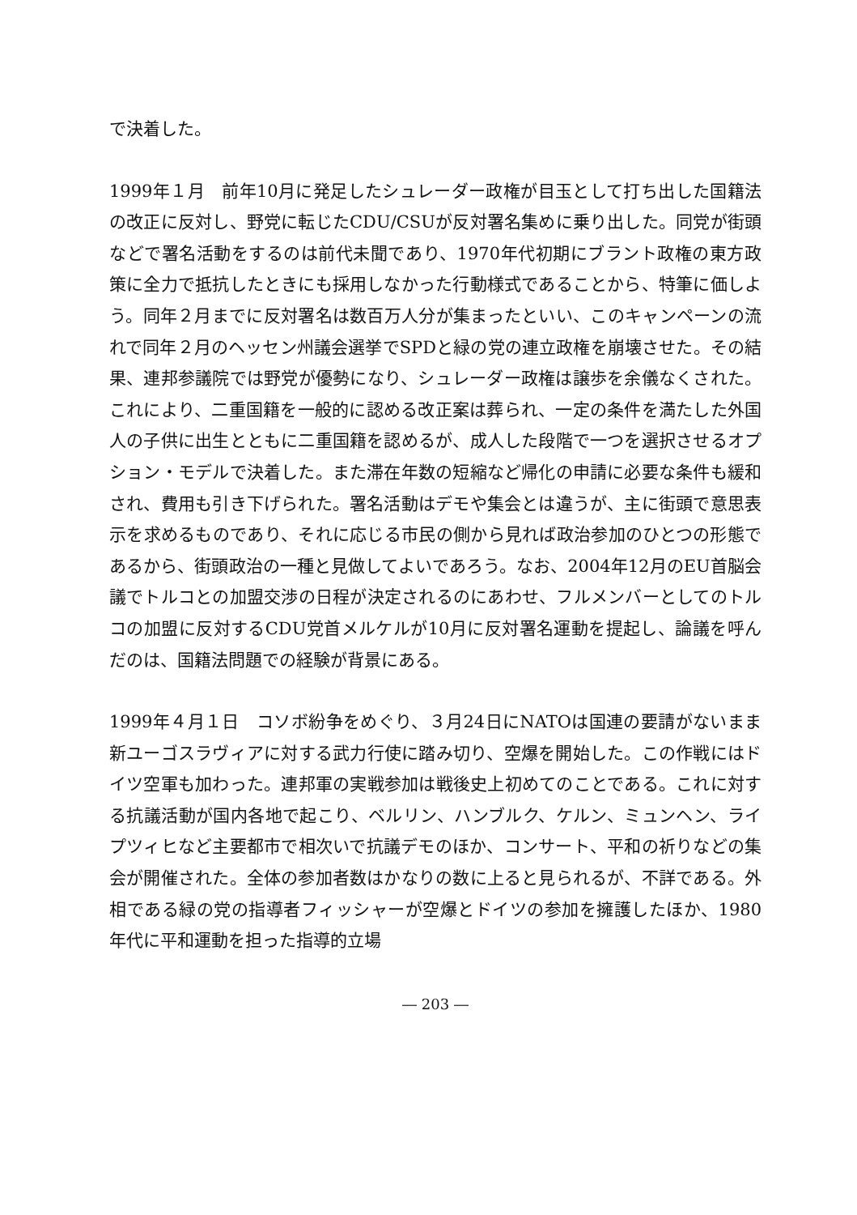で決着した。
1999年１月　前年10月に発足したシュレーダー政権が目玉として打ち出した国籍法の改正に反対し、野党に転じたCDU/CSUが反対署名集めに乗り出した。同党が街頭などで署名活動をするのは前代未聞であり、1970年代初期にブラント政権の東方政策に全力で抵抗したときにも採用しなかった行動様式であることから、特筆に価しよう。同年２月までに反対署名は数百万人分が集まったといい、このキャンペーンの流れで同年２月のヘッセン州議会選挙でSPDと緑の党の連立政権を崩壊させた。その結果、連邦参議院では野党が優勢になり、シュレーダー政権は譲歩を余儀なくされた。これにより、二重国籍を一般的に認める改正案は葬られ、一定の条件を満たした外国人の子供に出生とともに二重国籍を認めるが、成人した段階で一つを選択させるオプション・モデルで決着した。また滞在年数の短縮など帰化の申請に必要な条件も緩和され、費用も引き下げられた。署名活動はデモや集会とは違うが、主に街頭で意思表示を求めるものであり、それに応じる市民の側から見れば政治参加のひとつの形態であるから、街頭政治の一種と見做してよいであろう。なお、2004年12月のEU首脳会議でトルコとの加盟交渉の日程が決定されるのにあわせ、フルメンバーとしてのトルコの加盟に反対するCDU党首メルケルが10月に反対署名運動を提起し、論議を呼んだのは、国籍法問題での経験が背景にある。
1999年４月１日　コソボ紛争をめぐり、３月24日にNATOは国連の要請がないまま新ユーゴスラヴィアに対する武力行使に踏み切り、空爆を開始した。この作戦にはドイツ空軍も加わった。連邦軍の実戦参加は戦後史上初めてのことである。これに対する抗議活動が国内各地で起こり、ベルリン、ハンブルク、ケルン、ミュンヘン、ライプツィヒなど主要都市で相次いで抗議デモのほか、コンサート、平和の祈りなどの集会が開催された。全体の参加者数はかなりの数に上ると見られるが、不詳である。外相である緑の党の指導者フィッシャーが空爆とドイツの参加を擁護したほか、1980年代に平和運動を担った指導的立場
― 203 ―